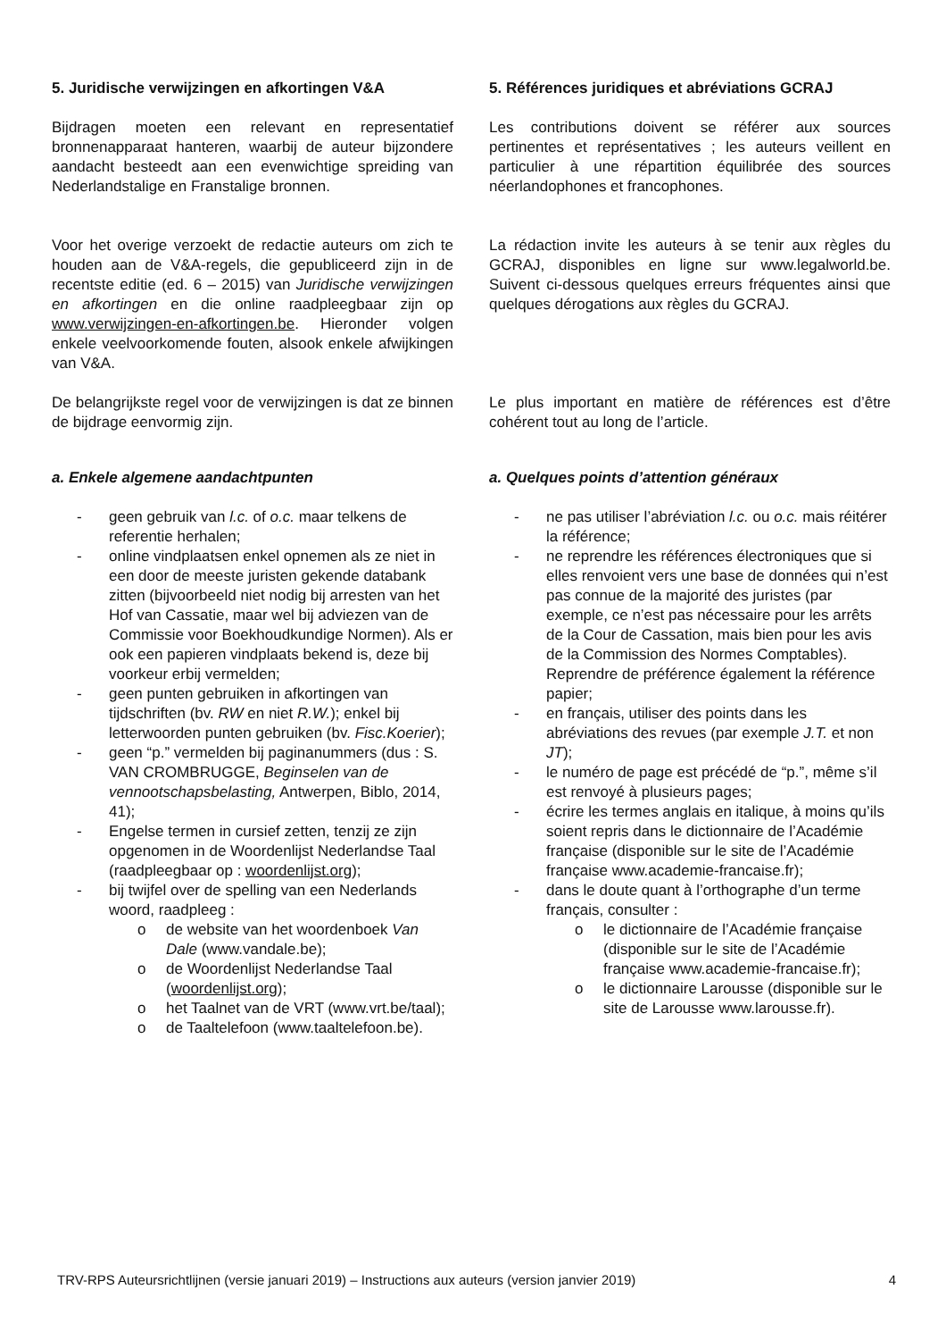5. Juridische verwijzingen en afkortingen V&A
Bijdragen moeten een relevant en representatief bronnenapparaat hanteren, waarbij de auteur bijzondere aandacht besteedt aan een evenwichtige spreiding van Nederlandstalige en Franstalige bronnen.
Voor het overige verzoekt de redactie auteurs om zich te houden aan de V&A-regels, die gepubliceerd zijn in de recentste editie (ed. 6 – 2015) van Juridische verwijzingen en afkortingen en die online raadpleegbaar zijn op www.verwijzingen-en-afkortingen.be. Hieronder volgen enkele veelvoorkomende fouten, alsook enkele afwijkingen van V&A.
De belangrijkste regel voor de verwijzingen is dat ze binnen de bijdrage eenvormig zijn.
a. Enkele algemene aandachtpunten
- geen gebruik van l.c. of o.c. maar telkens de referentie herhalen;
- online vindplaatsen enkel opnemen als ze niet in een door de meeste juristen gekende databank zitten (bijvoorbeeld niet nodig bij arresten van het Hof van Cassatie, maar wel bij adviezen van de Commissie voor Boekhoudkundige Normen). Als er ook een papieren vindplaats bekend is, deze bij voorkeur erbij vermelden;
- geen punten gebruiken in afkortingen van tijdschriften (bv. RW en niet R.W.); enkel bij letterwoorden punten gebruiken (bv. Fisc.Koerier);
- geen “p.” vermelden bij paginanummers (dus : S. VAN CROMBRUGGE, Beginselen van de vennootschapsbelasting, Antwerpen, Biblo, 2014, 41);
- Engelse termen in cursief zetten, tenzij ze zijn opgenomen in de Woordenlijst Nederlandse Taal (raadpleegbaar op : woordenlijst.org);
- bij twijfel over de spelling van een Nederlands woord, raadpleeg :
o de website van het woordenboek Van Dale (www.vandale.be);
o de Woordenlijst Nederlandse Taal (woordenlijst.org);
o het Taalnet van de VRT (www.vrt.be/taal);
o de Taaltelefoon (www.taaltelefoon.be).
5. Références juridiques et abréviations GCRAJ
Les contributions doivent se référer aux sources pertinentes et représentatives ; les auteurs veillent en particulier à une répartition équilibrée des sources néerlandophones et francophones.
La rédaction invite les auteurs à se tenir aux règles du GCRAJ, disponibles en ligne sur www.legalworld.be. Suivent ci-dessous quelques erreurs fréquentes ainsi que quelques dérogations aux règles du GCRAJ.
Le plus important en matière de références est d’être cohérent tout au long de l’article.
a. Quelques points d’attention généraux
- ne pas utiliser l’abréviation l.c. ou o.c. mais réitérer la référence;
- ne reprendre les références électroniques que si elles renvoient vers une base de données qui n’est pas connue de la majorité des juristes (par exemple, ce n’est pas nécessaire pour les arrêts de la Cour de Cassation, mais bien pour les avis de la Commission des Normes Comptables). Reprendre de préférence également la référence papier;
- en français, utiliser des points dans les abréviations des revues (par exemple J.T. et non JT);
- le numéro de page est précédé de “p.”, même s’il est renvoyé à plusieurs pages;
- écrire les termes anglais en italique, à moins qu’ils soient repris dans le dictionnaire de l’Académie française (disponible sur le site de l’Académie française www.academie-francaise.fr);
- dans le doute quant à l’orthographe d’un terme français, consulter :
o le dictionnaire de l’Académie française (disponible sur le site de l’Académie française www.academie-francaise.fr);
o le dictionnaire Larousse (disponible sur le site de Larousse www.larousse.fr).
TRV-RPS Auteursrichtlijnen (versie januari 2019) – Instructions aux auteurs (version janvier 2019) 4